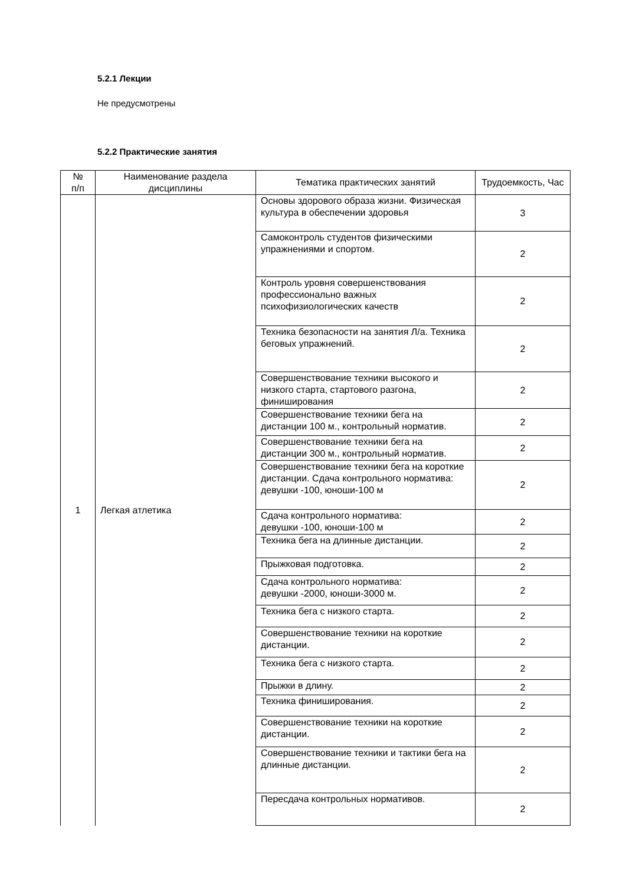5.2.1 Лекции
Не предусмотрены
5.2.2 Практические занятия
| № п/п | Наименование раздела дисциплины | Тематика практических занятий | Трудоемкость, Час |
| --- | --- | --- | --- |
| 1 | Легкая атлетика | Основы здорового образа жизни. Физическая культура в обеспечении здоровья | 3 |
| | | Самоконтроль студентов физическими упражнениями и спортом. | 2 |
| | | Контроль уровня совершенствования профессионально важных психофизиологических качеств | 2 |
| | | Техника безопасности на занятия Л/а. Техника беговых упражнений. | 2 |
| | | Совершенствование техники высокого и низкого старта, стартового разгона, финиширования | 2 |
| | | Совершенствование техники бега на дистанции 100 м., контрольный норматив. | 2 |
| | | Совершенствование техники бега на дистанции 300 м., контрольный норматив. | 2 |
| | | Совершенствование техники бега на короткие дистанции. Сдача контрольного норматива: девушки -100, юноши-100 м | 2 |
| | | Сдача контрольного норматива: девушки -100, юноши-100 м | 2 |
| | | Техника бега на длинные дистанции. | 2 |
| | | Прыжковая подготовка. | 2 |
| | | Сдача контрольного норматива: девушки -2000, юноши-3000 м. | 2 |
| | | Техника бега с низкого старта. | 2 |
| | | Совершенствование техники на короткие дистанции. | 2 |
| | | Техника бега с низкого старта. | 2 |
| | | Прыжки в длину. | 2 |
| | | Техника финиширования. | 2 |
| | | Совершенствование техники на короткие дистанции. | 2 |
| | | Совершенствование техники и тактики бега на длинные дистанции. | 2 |
| | | Пересдача контрольных нормативов. | 2 |